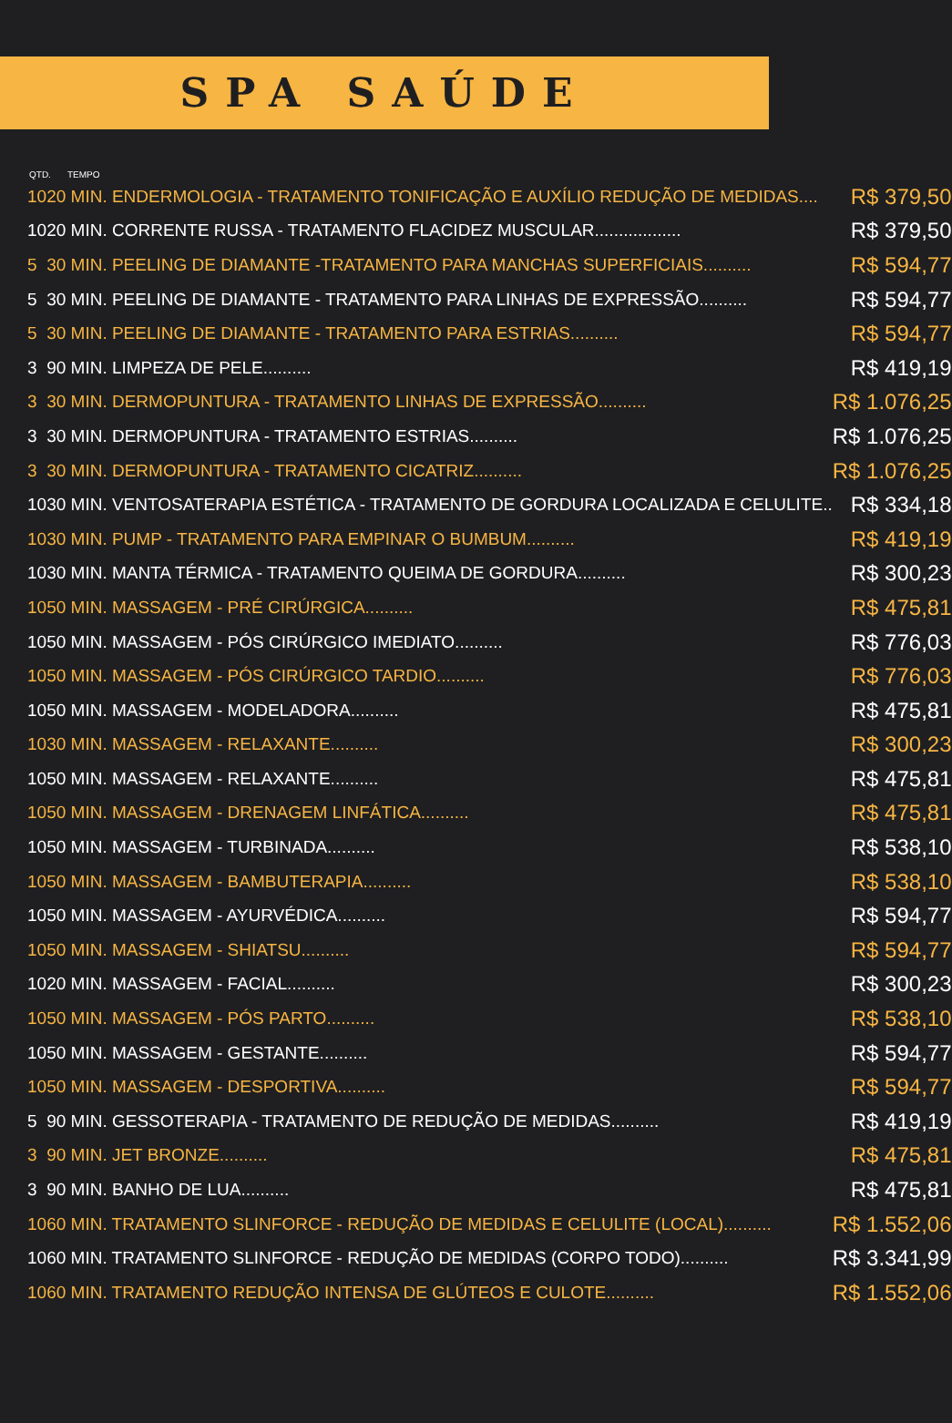SPA SAÚDE
QTD. TEMPO
| 10 | 20 MIN. ENDERMOLOGIA - TRATAMENTO TONIFICAÇÃO E AUXÍLIO REDUÇÃO DE MEDIDAS.... | R$ 379,50 |
| 10 | 20 MIN. CORRENTE RUSSA - TRATAMENTO FLACIDEZ MUSCULAR.................. | R$ 379,50 |
| 5 | 30 MIN. PEELING DE DIAMANTE -TRATAMENTO PARA MANCHAS SUPERFICIAIS.......... | R$ 594,77 |
| 5 | 30 MIN. PEELING DE DIAMANTE - TRATAMENTO PARA LINHAS DE EXPRESSÃO.......... | R$ 594,77 |
| 5 | 30 MIN. PEELING DE DIAMANTE - TRATAMENTO PARA ESTRIAS.......... | R$ 594,77 |
| 3 | 90 MIN. LIMPEZA DE PELE.......... | R$ 419,19 |
| 3 | 30 MIN. DERMOPUNTURA - TRATAMENTO LINHAS DE EXPRESSÃO.......... | R$ 1.076,25 |
| 3 | 30 MIN. DERMOPUNTURA - TRATAMENTO ESTRIAS.......... | R$ 1.076,25 |
| 3 | 30 MIN. DERMOPUNTURA - TRATAMENTO CICATRIZ.......... | R$ 1.076,25 |
| 10 | 30 MIN. VENTOSATERAPIA ESTÉTICA - TRATAMENTO DE GORDURA LOCALIZADA E CELULITE.. | R$ 334,18 |
| 10 | 30 MIN. PUMP - TRATAMENTO PARA EMPINAR O BUMBUM.......... | R$ 419,19 |
| 10 | 30 MIN. MANTA TÉRMICA - TRATAMENTO QUEIMA DE GORDURA.......... | R$ 300,23 |
| 10 | 50 MIN. MASSAGEM - PRÉ CIRÚRGICA.......... | R$ 475,81 |
| 10 | 50 MIN. MASSAGEM - PÓS CIRÚRGICO IMEDIATO.......... | R$ 776,03 |
| 10 | 50 MIN. MASSAGEM - PÓS CIRÚRGICO TARDIO.......... | R$ 776,03 |
| 10 | 50 MIN. MASSAGEM - MODELADORA.......... | R$ 475,81 |
| 10 | 30 MIN. MASSAGEM - RELAXANTE.......... | R$ 300,23 |
| 10 | 50 MIN. MASSAGEM - RELAXANTE.......... | R$ 475,81 |
| 10 | 50 MIN. MASSAGEM - DRENAGEM LINFÁTICA.......... | R$ 475,81 |
| 10 | 50 MIN. MASSAGEM - TURBINADA.......... | R$ 538,10 |
| 10 | 50 MIN. MASSAGEM - BAMBUTERAPIA.......... | R$ 538,10 |
| 10 | 50 MIN. MASSAGEM - AYURVÉDICA.......... | R$ 594,77 |
| 10 | 50 MIN. MASSAGEM - SHIATSU.......... | R$ 594,77 |
| 10 | 20 MIN. MASSAGEM - FACIAL.......... | R$ 300,23 |
| 10 | 50 MIN. MASSAGEM - PÓS PARTO.......... | R$ 538,10 |
| 10 | 50 MIN. MASSAGEM - GESTANTE.......... | R$ 594,77 |
| 10 | 50 MIN. MASSAGEM - DESPORTIVA.......... | R$ 594,77 |
| 5 | 90 MIN. GESSOTERAPIA - TRATAMENTO DE REDUÇÃO DE MEDIDAS.......... | R$ 419,19 |
| 3 | 90 MIN. JET BRONZE.......... | R$ 475,81 |
| 3 | 90 MIN. BANHO DE LUA.......... | R$ 475,81 |
| 10 | 60 MIN. TRATAMENTO SLINFORCE - REDUÇÃO DE MEDIDAS E CELULITE (LOCAL).......... | R$ 1.552,06 |
| 10 | 60 MIN. TRATAMENTO SLINFORCE - REDUÇÃO DE MEDIDAS (CORPO TODO).......... | R$ 3.341,99 |
| 10 | 60 MIN. TRATAMENTO REDUÇÃO INTENSA DE GLÚTEOS E CULOTE.......... | R$ 1.552,06 |